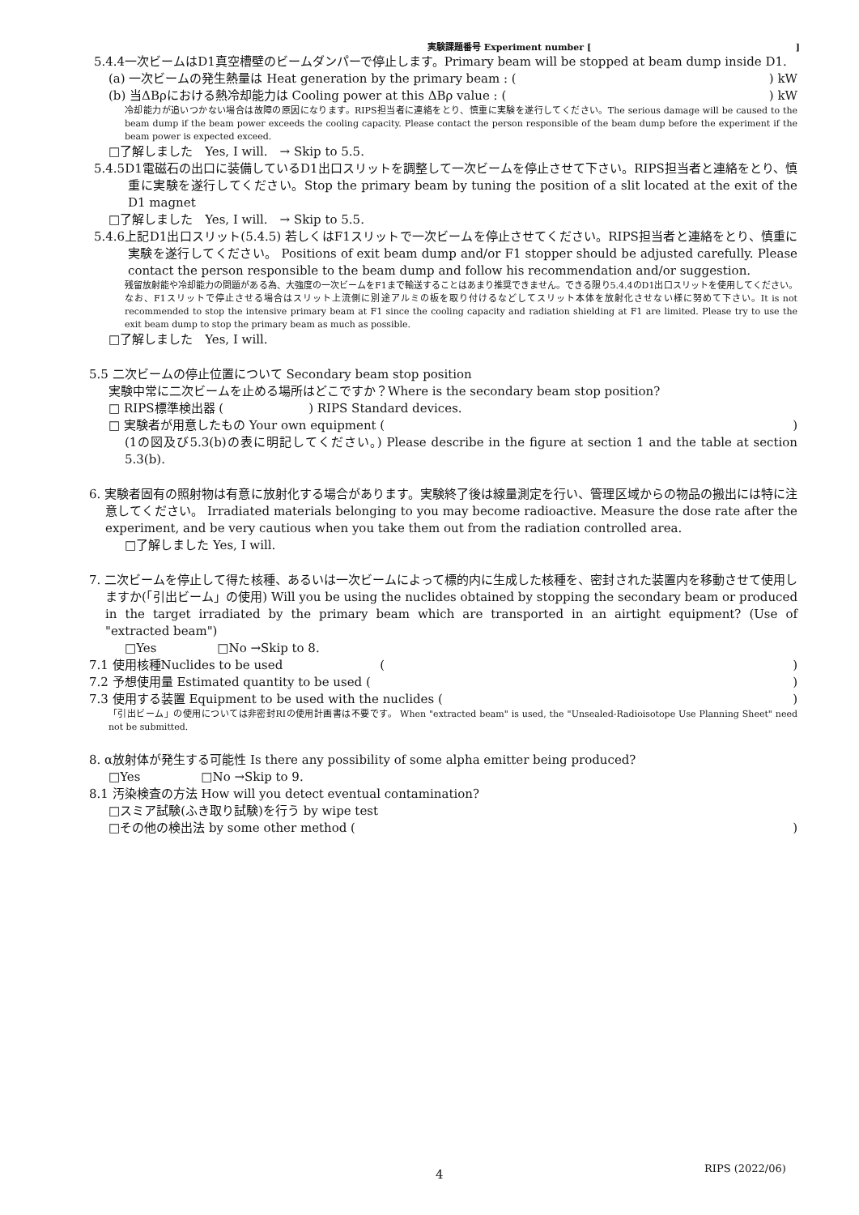実験課題番号 Experiment number [ ]
5.4.4一次ビームはD1真空槽壁のビームダンパーで停止します。Primary beam will be stopped at beam dump inside D1.
(a) 一次ビームの発生熱量は Heat generation by the primary beam : () kW
(b) 当ΔBρにおける熱冷却能力は Cooling power at this ΔBρ value : () kW
冷却能力が追いつかない場合は故障の原因になります。RIPS担当者に連絡をとり、慎重に実験を遂行してください。The serious damage will be caused to the beam dump if the beam power exceeds the cooling capacity. Please contact the person responsible of the beam dump before the experiment if the beam power is expected exceed.
□了解しました　Yes, I will.　→ Skip to 5.5.
5.4.5D1電磁石の出口に装備しているD1出口スリットを調整して一次ビームを停止させて下さい。RIPS担当者と連絡をとり、慎重に実験を遂行してください。Stop the primary beam by tuning the position of a slit located at the exit of the D1 magnet
□了解しました　Yes, I will.　→ Skip to 5.5.
5.4.6上記D1出口スリット(5.4.5) 若しくはF1スリットで一次ビームを停止させてください。RIPS担当者と連絡をとり、慎重に実験を遂行してください。 Positions of exit beam dump and/or F1 stopper should be adjusted carefully. Please contact the person responsible to the beam dump and follow his recommendation and/or suggestion.
残留放射能や冷却能力の問題がある為、大強度の一次ビームをF1まで輸送することはあまり推奨できません。できる限り5.4.4のD1出口スリットを使用してください。なお、F1スリットで停止させる場合はスリット上流側に別途アルミの板を取り付けるなどしてスリット本体を放射化させない様に努めて下さい。It is not recommended to stop the intensive primary beam at F1 since the cooling capacity and radiation shielding at F1 are limited. Please try to use the exit beam dump to stop the primary beam as much as possible.
□了解しました　Yes, I will.
5.5 二次ビームの停止位置について Secondary beam stop position
実験中常に二次ビームを止める場所はどこですか？Where is the secondary beam stop position?
□ RIPS標準検出器 (　　　　　　　) RIPS Standard devices.
□ 実験者が用意したもの Your own equipment ()
(1の図及び5.3(b)の表に明記してください。) Please describe in the figure at section 1 and the table at section 5.3(b).
6. 実験者固有の照射物は有意に放射化する場合があります。実験終了後は線量測定を行い、管理区域からの物品の搬出には特に注意してください。 Irradiated materials belonging to you may become radioactive. Measure the dose rate after the experiment, and be very cautious when you take them out from the radiation controlled area.
□了解しました Yes, I will.
7. 二次ビームを停止して得た核種、あるいは一次ビームによって標的内に生成した核種を、密封された装置内を移動させて使用しますか(「引出ビーム」の使用) Will you be using the nuclides obtained by stopping the secondary beam or produced in the target irradiated by the primary beam which are transported in an airtight equipment? (Use of "extracted beam")
□Yes　　　　　□No →Skip to 8.
7.1 使用核種Nuclides to be used　　　　　　　　()
7.2 予想使用量 Estimated quantity to be used ()
7.3 使用する装置 Equipment to be used with the nuclides ()
「引出ビーム」の使用については非密封RIの使用計画書は不要です。 When "extracted beam" is used, the "Unsealed-Radioisotope Use Planning Sheet" need not be submitted.
8. α放射体が発生する可能性 Is there any possibility of some alpha emitter being produced?
□Yes　　　　　□No →Skip to 9.
8.1 汚染検査の方法 How will you detect eventual contamination?
□スミア試験(ふき取り試験)を行う by wipe test
□その他の検出法 by some other method ()
4
RIPS (2022/06)